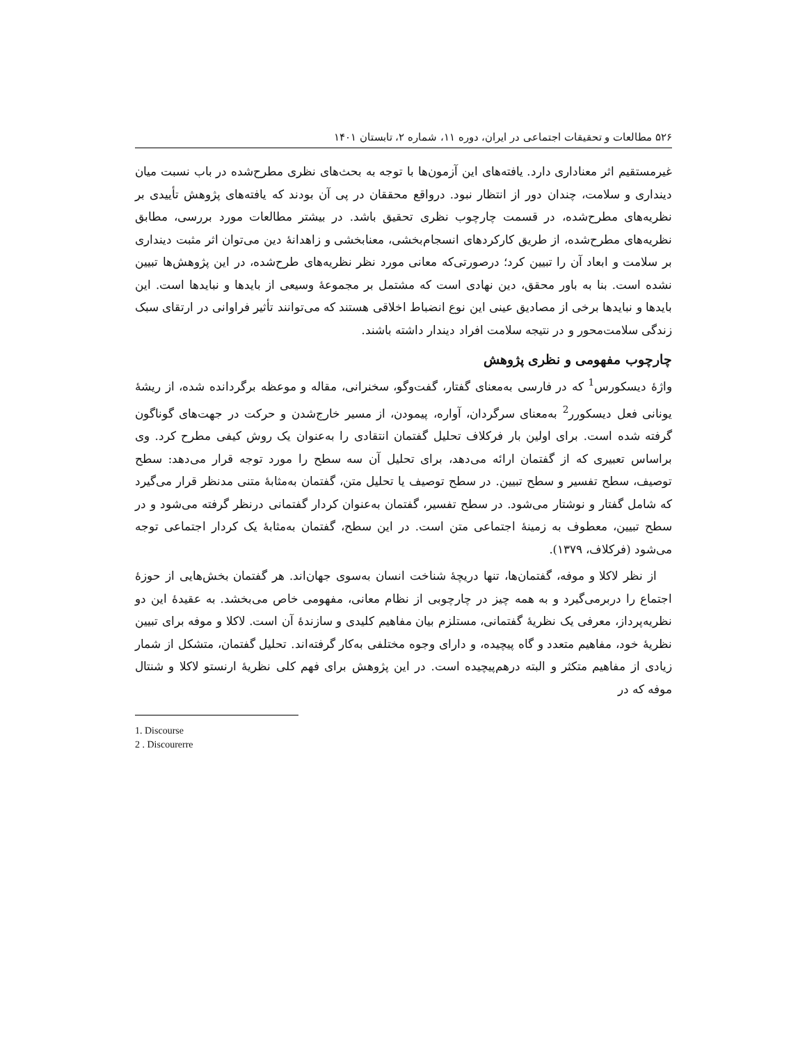۵۲۶ مطالعات و تحقیقات اجتماعی در ایران، دوره ۱۱، شماره ۲، تابستان ۱۴۰۱
غیرمستقیم اثر معناداری دارد. یافته‌های این آزمون‌ها با توجه به بحث‌های نظری مطرح‌شده در باب نسبت میان دینداری و سلامت، چندان دور از انتظار نبود. درواقع محققان در پی آن بودند که یافته‌های پژوهش تأییدی بر نظریه‌های مطرح‌شده، در قسمت چارچوب نظری تحقیق باشد. در بیشتر مطالعات مورد بررسی، مطابق نظریه‌های مطرح‌شده، از طریق کارکردهای انسجام‌بخشی، معنابخشی و زاهدانهٔ دین می‌توان اثر مثبت دینداری بر سلامت و ابعاد آن را تبیین کرد؛ درصورتی‌که معانی مورد نظر نظریه‌های طرح‌شده، در این پژوهش‌ها تبیین نشده است. بنا به باور محقق، دین نهادی است که مشتمل بر مجموعهٔ وسیعی از بایدها و نبایدها است. این بایدها و نبایدها برخی از مصادیق عینی این نوع انضباط اخلاقی هستند که می‌توانند تأثیر فراوانی در ارتقای سبک زندگی سلامت‌محور و در نتیجه سلامت افراد دیندار داشته باشند.
چارچوب مفهومی و نظری پژوهش
واژهٔ دیسکورس<sup>1</sup> که در فارسی به‌معنای گفتار، گفت‌وگو، سخنرانی، مقاله و موعظه برگردانده شده، از ریشهٔ یونانی فعل دیسکورر<sup>2</sup> به‌معنای سرگردان، آواره، پیمودن، از مسیر خارج‌شدن و حرکت در جهت‌های گوناگون گرفته شده است. برای اولین بار فرکلاف تحلیل گفتمان انتقادی را به‌عنوان یک روش کیفی مطرح کرد. وی براساس تعبیری که از گفتمان ارائه می‌دهد، برای تحلیل آن سه سطح را مورد توجه قرار می‌دهد: سطح توصیف، سطح تفسیر و سطح تبیین. در سطح توصیف یا تحلیل متن، گفتمان به‌مثابهٔ متنی مدنظر قرار می‌گیرد که شامل گفتار و نوشتار می‌شود. در سطح تفسیر، گفتمان به‌عنوان کردار گفتمانی درنظر گرفته می‌شود و در سطح تبیین، معطوف به زمینهٔ اجتماعی متن است. در این سطح، گفتمان به‌مثابهٔ یک کردار اجتماعی توجه می‌شود (فرکلاف، ۱۳۷۹).
از نظر لاکلا و موفه، گفتمان‌ها، تنها دریچهٔ شناخت انسان به‌سوی جهان‌اند. هر گفتمان بخش‌هایی از حوزهٔ اجتماع را دربرمی‌گیرد و به همه چیز در چارچوبی از نظام معانی، مفهومی خاص می‌بخشد. به عقیدهٔ این دو نظریه‌پرداز، معرفی یک نظریهٔ گفتمانی، مستلزم بیان مفاهیم کلیدی و سازندهٔ آن است. لاکلا و موفه برای تبیین نظریهٔ خود، مفاهیم متعدد و گاه پیچیده، و دارای وجوه مختلفی به‌کار گرفته‌اند. تحلیل گفتمان، متشکل از شمار زیادی از مفاهیم متکثر و البته درهم‌پیچیده است. در این پژوهش برای فهم کلی نظریهٔ ارنستو لاکلا و شنتال موفه که در
1. Discourse
2 . Discourerre